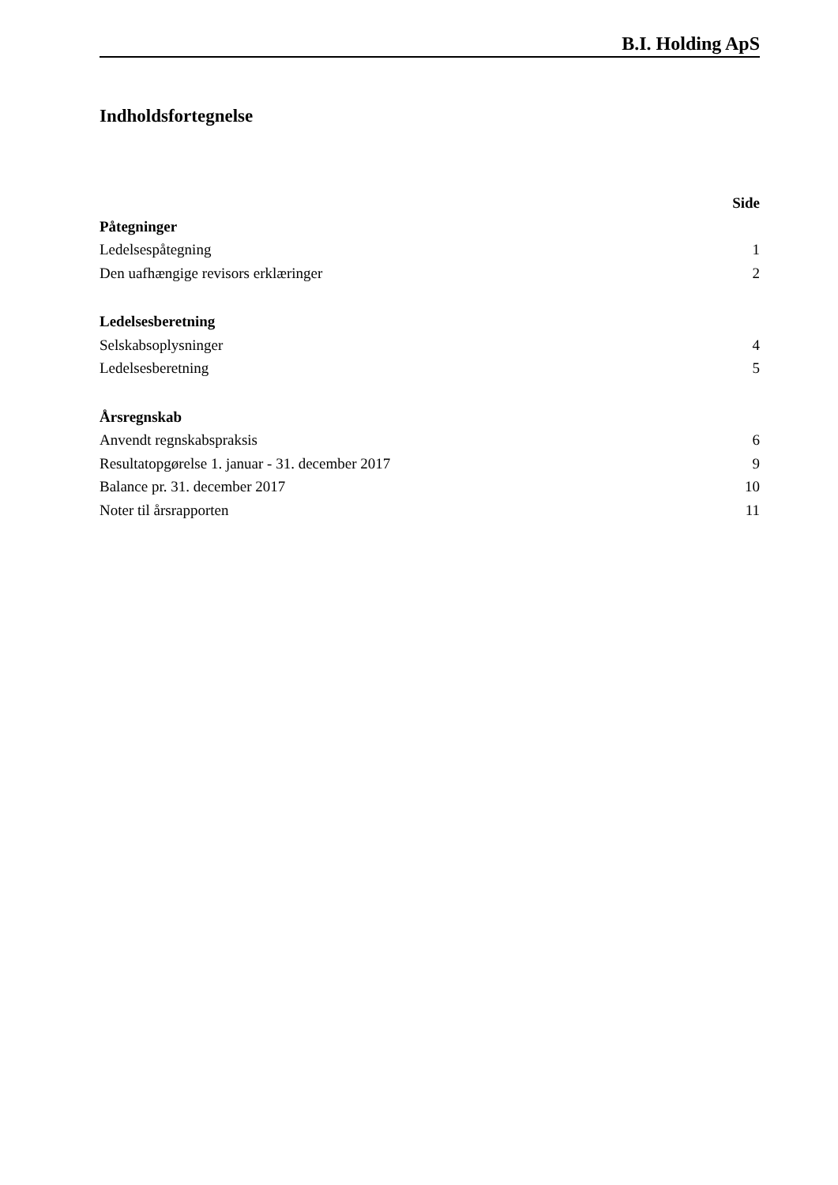B.I. Holding ApS
Indholdsfortegnelse
Side
Påtegninger
Ledelsespåtegning 1
Den uafhængige revisors erklæringer 2
Ledelsesberetning
Selskabsoplysninger 4
Ledelsesberetning 5
Årsregnskab
Anvendt regnskabspraksis 6
Resultatopgørelse 1. januar - 31. december 2017 9
Balance pr. 31. december 2017 10
Noter til årsrapporten 11